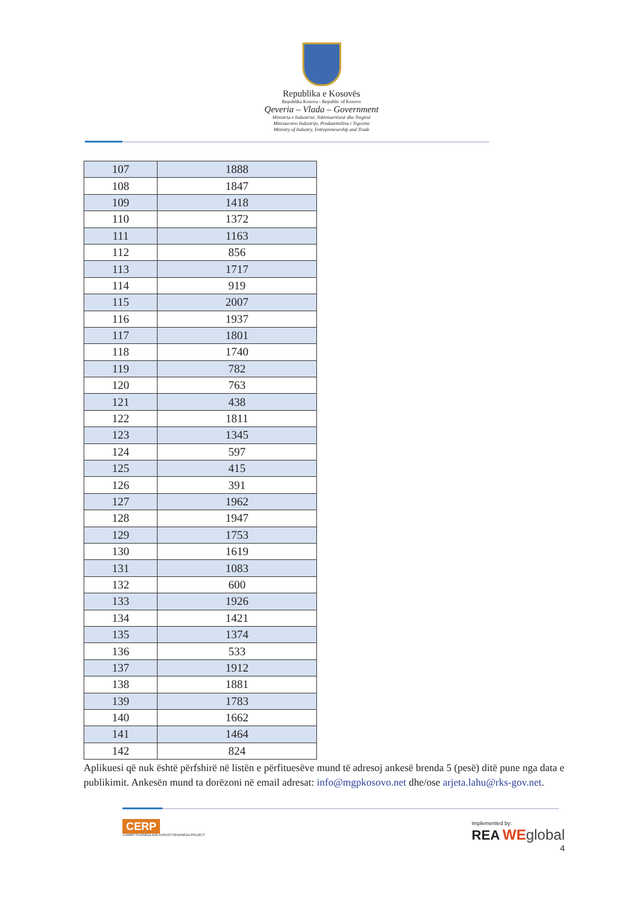Republika e Kosovës
Republika Kosova - Republic of Kosovo
Qeveria – Vlada – Government
Ministria e Industrisë, Ndërmarrësisë dhe Tregtisë
Ministarstvo Industrije, Preduzetništva i Trgovine
Ministry of Industry, Entrepreneurship and Trade
| 107 | 1888 |
| 108 | 1847 |
| 109 | 1418 |
| 110 | 1372 |
| 111 | 1163 |
| 112 | 856 |
| 113 | 1717 |
| 114 | 919 |
| 115 | 2007 |
| 116 | 1937 |
| 117 | 1801 |
| 118 | 1740 |
| 119 | 782 |
| 120 | 763 |
| 121 | 438 |
| 122 | 1811 |
| 123 | 1345 |
| 124 | 597 |
| 125 | 415 |
| 126 | 391 |
| 127 | 1962 |
| 128 | 1947 |
| 129 | 1753 |
| 130 | 1619 |
| 131 | 1083 |
| 132 | 600 |
| 133 | 1926 |
| 134 | 1421 |
| 135 | 1374 |
| 136 | 533 |
| 137 | 1912 |
| 138 | 1881 |
| 139 | 1783 |
| 140 | 1662 |
| 141 | 1464 |
| 142 | 824 |
Aplikuesi që nuk është përfshirë në listën e përfituesëve mund të adresoj ankesë brenda 5 (pesë) ditë pune nga data e publikimit. Ankesën mund ta dorëzoni në email adresat: info@mgpkosovo.net dhe/ose arjeta.lahu@rks-gov.net.
CERP
COMPETITIVENESS AND EXPORT READINESS PROJECT
implemented by:
REA WE global
4